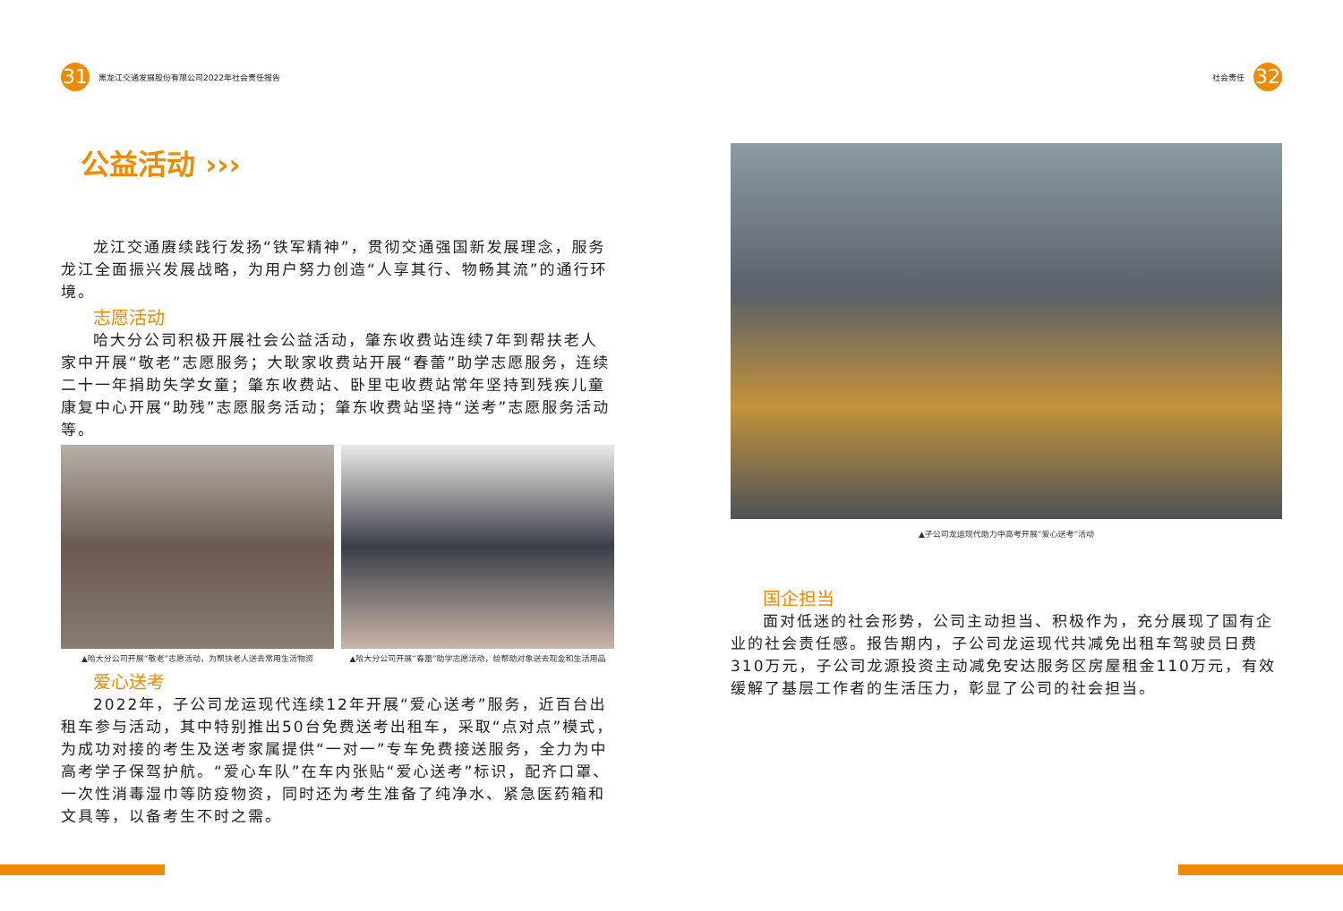31 黑龙江交通发展股份有限公司2022年社会责任报告
社会责任 32
公益活动 ›››
龙江交通赓续践行发扬“铁军精神”，贯彻交通强国新发展理念，服务龙江全面振兴发展战略，为用户努力创造“人享其行、物畅其流”的通行环境。
志愿活动
哈大分公司积极开展社会公益活动，肇东收费站连续7年到帮扶老人家中开展“敬老”志愿服务；大耿家收费站开展“春蕾”助学志愿服务，连续二十一年捐助失学女童；肇东收费站、卧里屯收费站常年坚持到残疾儿童康复中心开展“助残”志愿服务活动；肇东收费站坚持“送考”志愿服务活动等。
▲哈大分公司开展“敬老”志愿活动，为帮扶老人送去常用生活物资
▲哈大分公司开展“春蕾”助学志愿活动，给帮助对象送去现金和生活用品
爱心送考
2022年，子公司龙运现代连续12年开展“爱心送考”服务，近百台出租车参与活动，其中特别推出50台免费送考出租车，采取“点对点”模式，为成功对接的考生及送考家属提供“一对一”专车免费接送服务，全力为中高考学子保驾护航。“爱心车队”在车内张贴“爱心送考”标识，配齐口罩、一次性消毒湿巾等防疫物资，同时还为考生准备了纯净水、紧急医药箱和文具等，以备考生不时之需。
▲子公司龙运现代助力中高考开展“爱心送考”活动
国企担当
面对低迷的社会形势，公司主动担当、积极作为，充分展现了国有企业的社会责任感。报告期内，子公司龙运现代共减免出租车驾驶员日费310万元，子公司龙源投资主动减免安达服务区房屋租金110万元，有效缓解了基层工作者的生活压力，彰显了公司的社会担当。